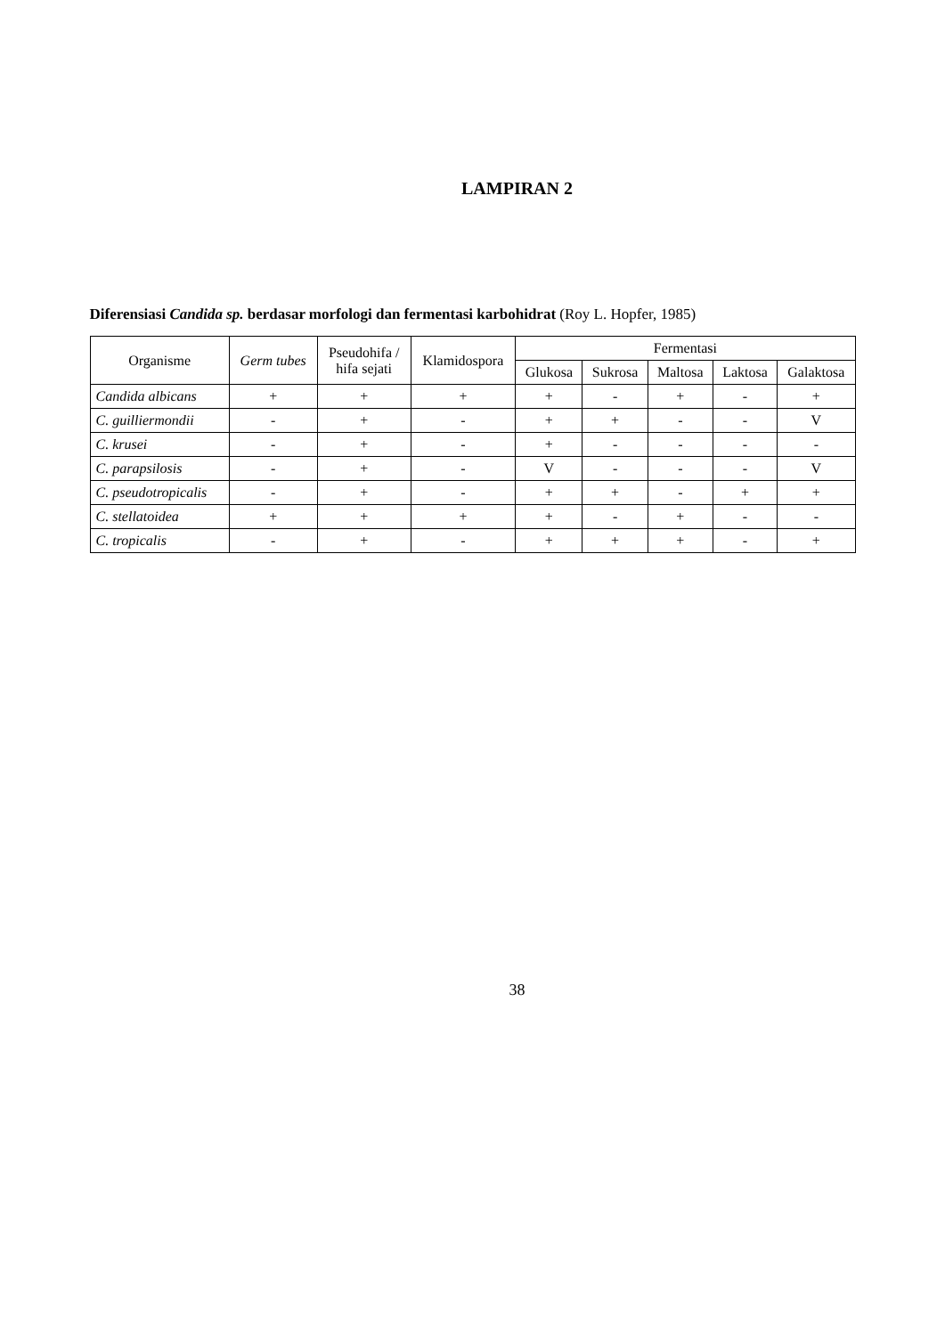LAMPIRAN 2
Diferensiasi Candida sp. berdasar morfologi dan fermentasi karbohidrat (Roy L. Hopfer, 1985)
| Organisme | Germ tubes | Pseudohifa / hifa sejati | Klamidospora | Fermentasi | | | | |
| --- | --- | --- | --- | --- | --- | --- | --- | --- |
| | | | | Glukosa | Sukrosa | Maltosa | Laktosa | Galaktosa |
| Candida albicans | + | + | + | + | - | + | - | + |
| C. guilliermondii | - | + | - | + | + | - | - | V |
| C. krusei | - | + | - | + | - | - | - | - |
| C. parapsilosis | - | + | - | V | - | - | - | V |
| C. pseudotropicalis | - | + | - | + | + | - | + | + |
| C. stellatoidea | + | + | + | + | - | + | - | - |
| C. tropicalis | - | + | - | + | + | + | - | + |
38